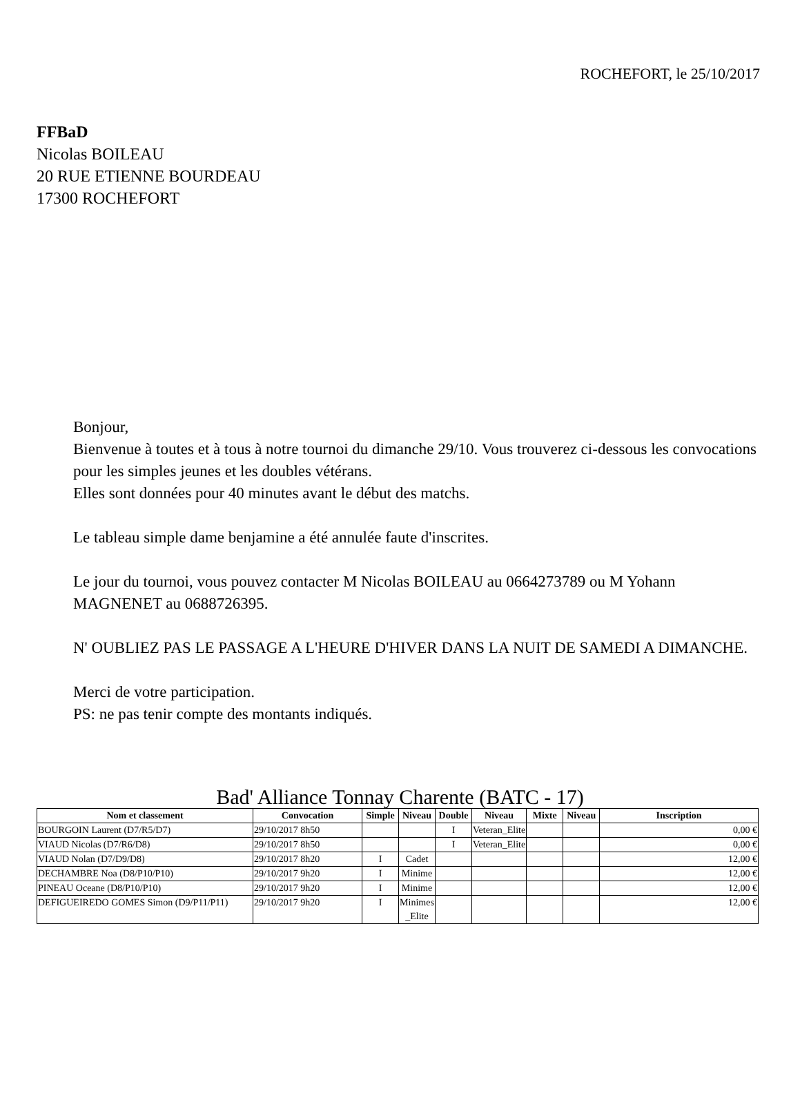ROCHEFORT, le 25/10/2017
FFBaD
Nicolas BOILEAU
20 RUE ETIENNE BOURDEAU
17300 ROCHEFORT
Bonjour,
Bienvenue à toutes et à tous à notre tournoi du dimanche 29/10. Vous trouverez ci-dessous les convocations pour les simples jeunes et les doubles vétérans.
Elles sont données pour 40 minutes avant le début des matchs.
Le tableau simple dame benjamine a été annulée faute d'inscrites.
Le jour du tournoi, vous pouvez contacter M Nicolas BOILEAU au 0664273789 ou M Yohann MAGNENET au 0688726395.
N' OUBLIEZ PAS LE PASSAGE A L'HEURE D'HIVER DANS LA NUIT DE SAMEDI A DIMANCHE.
Merci de votre participation.
PS: ne pas tenir compte des montants indiqués.
Bad' Alliance Tonnay Charente (BATC - 17)
| Nom et classement | Convocation | Simple | Niveau | Double | Niveau | Mixte | Niveau | Inscription |
| --- | --- | --- | --- | --- | --- | --- | --- | --- |
| BOURGOIN Laurent (D7/R5/D7) | 29/10/2017 8h50 | | | I | Veteran_Elite | | | 0,00 € |
| VIAUD Nicolas (D7/R6/D8) | 29/10/2017 8h50 | | | I | Veteran_Elite | | | 0,00 € |
| VIAUD Nolan (D7/D9/D8) | 29/10/2017 8h20 | I | Cadet | | | | | 12,00 € |
| DECHAMBRE Noa (D8/P10/P10) | 29/10/2017 9h20 | I | Minime | | | | | 12,00 € |
| PINEAU Oceane (D8/P10/P10) | 29/10/2017 9h20 | I | Minime | | | | | 12,00 € |
| DEFIGUEIREDO GOMES Simon (D9/P11/P11) | 29/10/2017 9h20 | I | Minimes_Elite | | | | | 12,00 € |